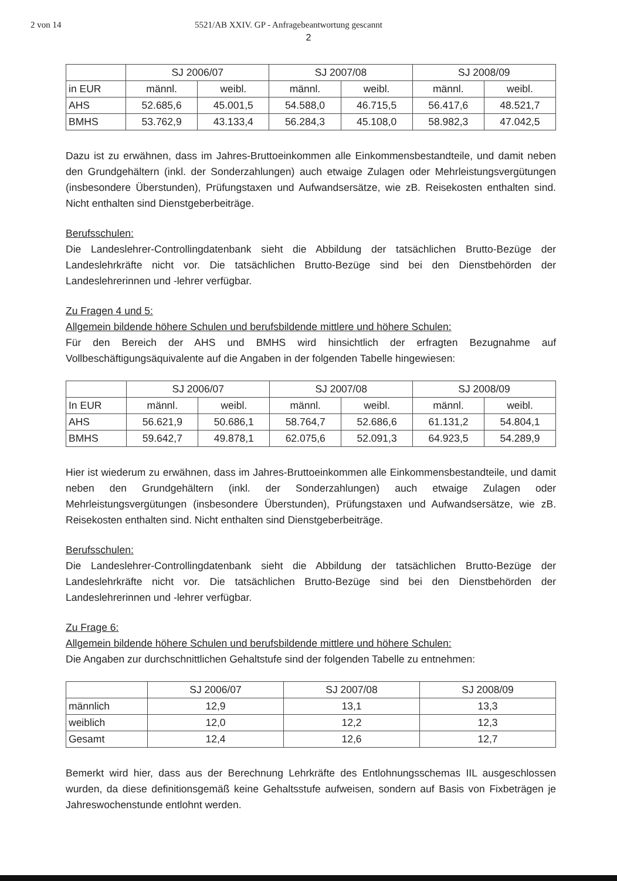2 von 14 5521/AB XXIV. GP - Anfragebeantwortung gescannt
2
| | SJ 2006/07 | | SJ 2007/08 | | SJ 2008/09 | |
| --- | --- | --- | --- | --- | --- | --- |
| in EUR | männl. | weibl. | männl. | weibl. | männl. | weibl. |
| AHS | 52.685,6 | 45.001,5 | 54.588,0 | 46.715,5 | 56.417,6 | 48.521,7 |
| BMHS | 53.762,9 | 43.133,4 | 56.284,3 | 45.108,0 | 58.982,3 | 47.042,5 |
Dazu ist zu erwähnen, dass im Jahres-Bruttoeinkommen alle Einkommensbestandteile, und damit neben den Grundgehältern (inkl. der Sonderzahlungen) auch etwaige Zulagen oder Mehrleistungsvergütungen (insbesondere Überstunden), Prüfungstaxen und Aufwandsersätze, wie zB. Reisekosten enthalten sind. Nicht enthalten sind Dienstgeberbeiträge.
Berufsschulen:
Die Landeslehrer-Controllingdatenbank sieht die Abbildung der tatsächlichen Brutto-Bezüge der Landeslehrkräfte nicht vor. Die tatsächlichen Brutto-Bezüge sind bei den Dienstbehörden der Landeslehrerinnen und -lehrer verfügbar.
Zu Fragen 4 und 5:
Allgemein bildende höhere Schulen und berufsbildende mittlere und höhere Schulen:
Für den Bereich der AHS und BMHS wird hinsichtlich der erfragten Bezugnahme auf Vollbeschäftigungsäquivalente auf die Angaben in der folgenden Tabelle hingewiesen:
| | SJ 2006/07 | | SJ 2007/08 | | SJ 2008/09 | |
| --- | --- | --- | --- | --- | --- | --- |
| In EUR | männl. | weibl. | männl. | weibl. | männl. | weibl. |
| AHS | 56.621,9 | 50.686,1 | 58.764,7 | 52.686,6 | 61.131,2 | 54.804,1 |
| BMHS | 59.642,7 | 49.878,1 | 62.075,6 | 52.091,3 | 64.923,5 | 54.289,9 |
Hier ist wiederum zu erwähnen, dass im Jahres-Bruttoeinkommen alle Einkommensbestandteile, und damit neben den Grundgehältern (inkl. der Sonderzahlungen) auch etwaige Zulagen oder Mehrleistungsvergütungen (insbesondere Überstunden), Prüfungstaxen und Aufwandsersätze, wie zB. Reisekosten enthalten sind. Nicht enthalten sind Dienstgeberbeiträge.
Berufsschulen:
Die Landeslehrer-Controllingdatenbank sieht die Abbildung der tatsächlichen Brutto-Bezüge der Landeslehrkräfte nicht vor. Die tatsächlichen Brutto-Bezüge sind bei den Dienstbehörden der Landeslehrerinnen und -lehrer verfügbar.
Zu Frage 6:
Allgemein bildende höhere Schulen und berufsbildende mittlere und höhere Schulen:
Die Angaben zur durchschnittlichen Gehaltstufe sind der folgenden Tabelle zu entnehmen:
| | SJ 2006/07 | SJ 2007/08 | SJ 2008/09 |
| --- | --- | --- | --- |
| männlich | 12,9 | 13,1 | 13,3 |
| weiblich | 12,0 | 12,2 | 12,3 |
| Gesamt | 12,4 | 12,6 | 12,7 |
Bemerkt wird hier, dass aus der Berechnung Lehrkräfte des Entlohnungsschemas IIL ausgeschlossen wurden, da diese definitionsgemäß keine Gehaltsstufe aufweisen, sondern auf Basis von Fixbeträgen je Jahreswochenstunde entlohnt werden.